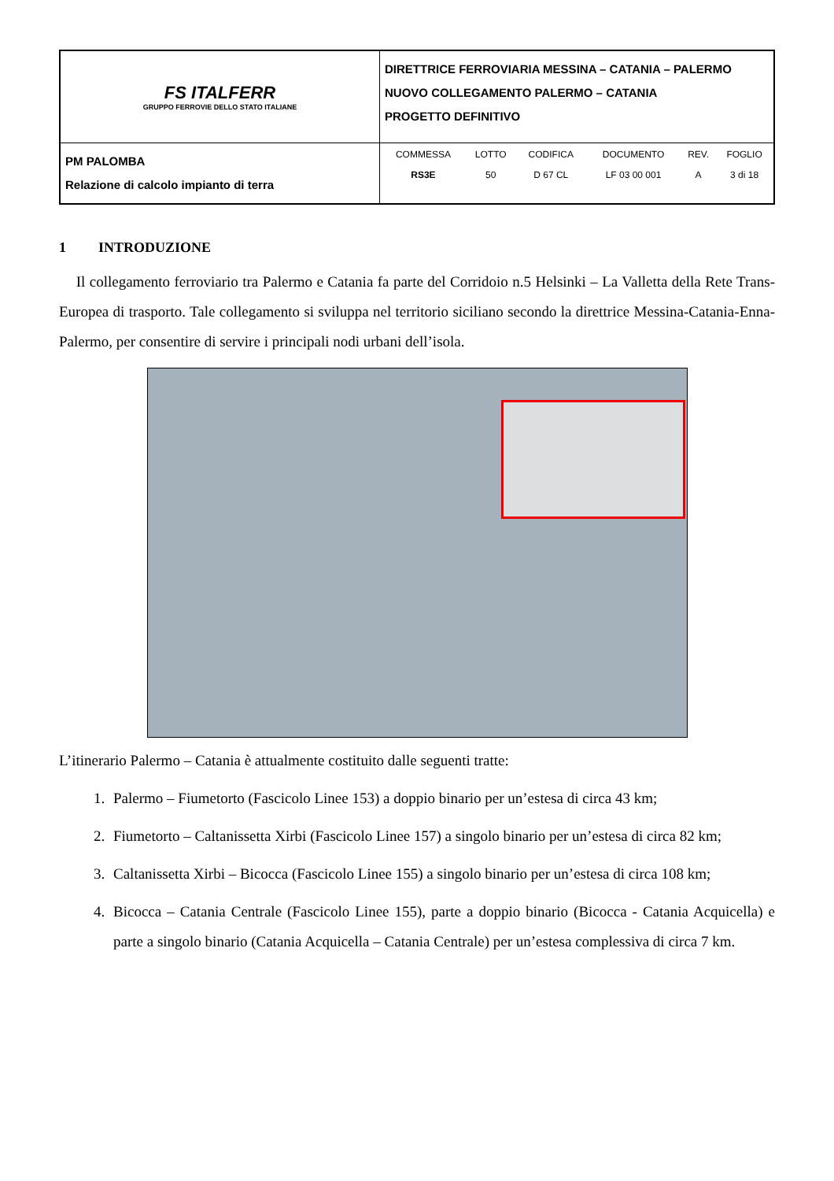| FS ITALFERR GRUPPO FERROVIE DELLO STATO ITALIANE | DIRETTRICE FERROVIARIA MESSINA – CATANIA – PALERMO NUOVO COLLEGAMENTO PALERMO – CATANIA PROGETTO DEFINITIVO |
| PM PALOMBA Relazione di calcolo impianto di terra | / COMMESSA / LOTTO / CODIFICA / DOCUMENTO / REV. / FOGLIO / / RS3E / 50 / D 67 CL / LF 03 00 001 / A / 3 di 18 / |
1 INTRODUZIONE
Il collegamento ferroviario tra Palermo e Catania fa parte del Corridoio n.5 Helsinki – La Valletta della Rete Trans-Europea di trasporto. Tale collegamento si sviluppa nel territorio siciliano secondo la direttrice Messina-Catania-Enna-Palermo, per consentire di servire i principali nodi urbani dell’isola.
L’itinerario Palermo – Catania è attualmente costituito dalle seguenti tratte:
1. Palermo – Fiumetorto (Fascicolo Linee 153) a doppio binario per un’estesa di circa 43 km;
2. Fiumetorto – Caltanissetta Xirbi (Fascicolo Linee 157) a singolo binario per un’estesa di circa 82 km;
3. Caltanissetta Xirbi – Bicocca (Fascicolo Linee 155) a singolo binario per un’estesa di circa 108 km;
4. Bicocca – Catania Centrale (Fascicolo Linee 155), parte a doppio binario (Bicocca - Catania Acquicella) e parte a singolo binario (Catania Acquicella – Catania Centrale) per un’estesa complessiva di circa 7 km.